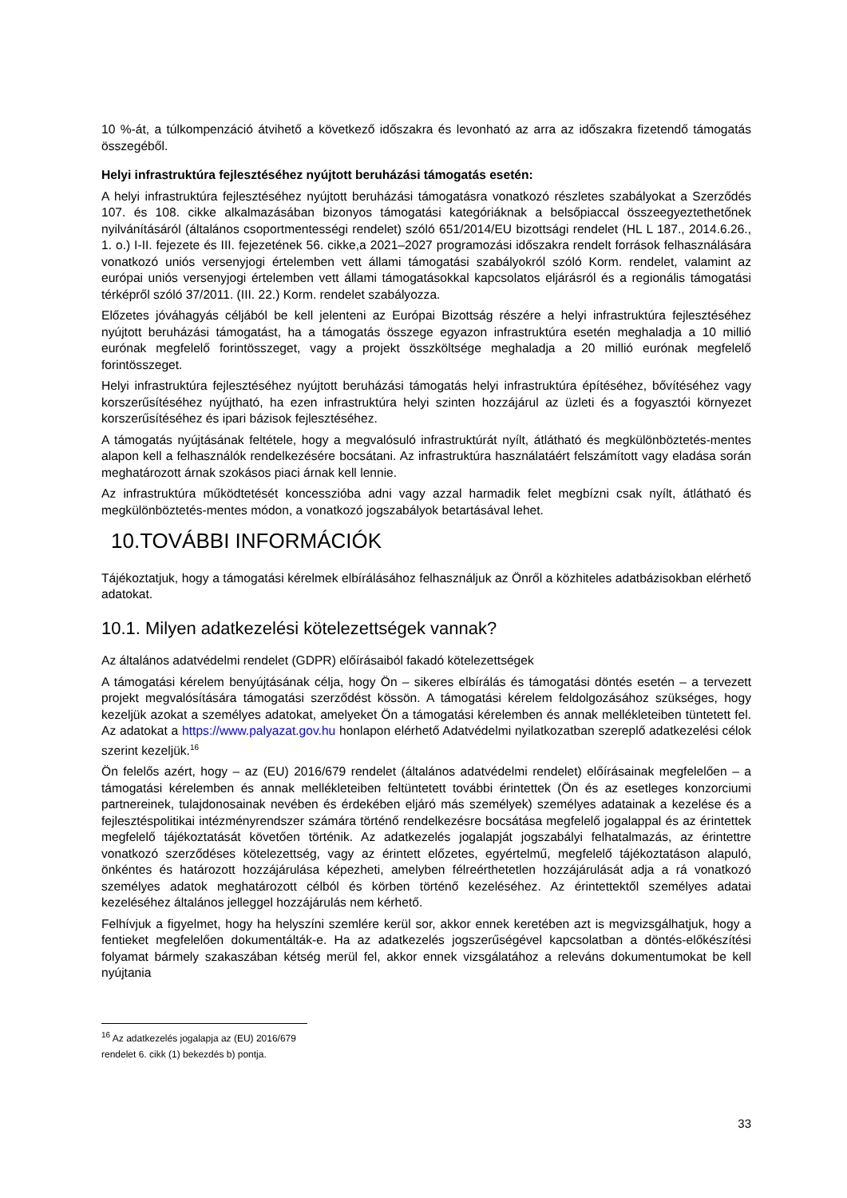10 %-át, a túlkompenzáció átvihető a következő időszakra és levonható az arra az időszakra fizetendő támogatás összegéből.
Helyi infrastruktúra fejlesztéséhez nyújtott beruházási támogatás esetén:
A helyi infrastruktúra fejlesztéséhez nyújtott beruházási támogatásra vonatkozó részletes szabályokat a Szerződés 107. és 108. cikke alkalmazásában bizonyos támogatási kategóriáknak a belsőpiaccal összeegyeztethetőnek nyilvánításáról (általános csoportmentességi rendelet) szóló 651/2014/EU bizottsági rendelet (HL L 187., 2014.6.26., 1. o.) I-II. fejezete és III. fejezetének 56. cikke,a 2021–2027 programozási időszakra rendelt források felhasználására vonatkozó uniós versenyjogi értelemben vett állami támogatási szabályokról szóló Korm. rendelet, valamint az európai uniós versenyjogi értelemben vett állami támogatásokkal kapcsolatos eljárásról és a regionális támogatási térképről szóló 37/2011. (III. 22.) Korm. rendelet szabályozza.
Előzetes jóváhagyás céljából be kell jelenteni az Európai Bizottság részére a helyi infrastruktúra fejlesztéséhez nyújtott beruházási támogatást, ha a támogatás összege egyazon infrastruktúra esetén meghaladja a 10 millió eurónak megfelelő forintösszeget, vagy a projekt összköltsége meghaladja a 20 millió eurónak megfelelő forintösszeget.
Helyi infrastruktúra fejlesztéséhez nyújtott beruházási támogatás helyi infrastruktúra építéséhez, bővítéséhez vagy korszerűsítéséhez nyújtható, ha ezen infrastruktúra helyi szinten hozzájárul az üzleti és a fogyasztói környezet korszerűsítéséhez és ipari bázisok fejlesztéséhez.
A támogatás nyújtásának feltétele, hogy a megvalósuló infrastruktúrát nyílt, átlátható és megkülönböztetés-mentes alapon kell a felhasználók rendelkezésére bocsátani. Az infrastruktúra használatáért felszámított vagy eladása során meghatározott árnak szokásos piaci árnak kell lennie.
Az infrastruktúra működtetését koncesszióba adni vagy azzal harmadik felet megbízni csak nyílt, átlátható és megkülönböztetés-mentes módon, a vonatkozó jogszabályok betartásával lehet.
10.TOVÁBBI INFORMÁCIÓK
Tájékoztatjuk, hogy a támogatási kérelmek elbírálásához felhasználjuk az Önről a közhiteles adatbázisokban elérhető adatokat.
10.1. Milyen adatkezelési kötelezettségek vannak?
Az általános adatvédelmi rendelet (GDPR) előírásaiból fakadó kötelezettségek
A támogatási kérelem benyújtásának célja, hogy Ön – sikeres elbírálás és támogatási döntés esetén – a tervezett projekt megvalósítására támogatási szerződést kössön. A támogatási kérelem feldolgozásához szükséges, hogy kezeljük azokat a személyes adatokat, amelyeket Ön a támogatási kérelemben és annak mellékleteiben tüntetett fel. Az adatokat a https://www.palyazat.gov.hu honlapon elérhető Adatvédelmi nyilatkozatban szereplő adatkezelési célok szerint kezeljük.<sup>16</sup>
Ön felelős azért, hogy – az (EU) 2016/679 rendelet (általános adatvédelmi rendelet) előírásainak megfelelően – a támogatási kérelemben és annak mellékleteiben feltüntetett további érintettek (Ön és az esetleges konzorciumi partnereinek, tulajdonosainak nevében és érdekében eljáró más személyek) személyes adatainak a kezelése és a fejlesztéspolitikai intézményrendszer számára történő rendelkezésre bocsátása megfelelő jogalappal és az érintettek megfelelő tájékoztatását követően történik. Az adatkezelés jogalapját jogszabályi felhatalmazás, az érintettre vonatkozó szerződéses kötelezettség, vagy az érintett előzetes, egyértelmű, megfelelő tájékoztatáson alapuló, önkéntes és határozott hozzájárulása képezheti, amelyben félreérthetetlen hozzájárulását adja a rá vonatkozó személyes adatok meghatározott célból és körben történő kezeléséhez. Az érintettektől személyes adatai kezeléséhez általános jelleggel hozzájárulás nem kérhető.
Felhívjuk a figyelmet, hogy ha helyszíni szemlére kerül sor, akkor ennek keretében azt is megvizsgálhatjuk, hogy a fentieket megfelelően dokumentálták-e. Ha az adatkezelés jogszerűségével kapcsolatban a döntés-előkészítési folyamat bármely szakaszában kétség merül fel, akkor ennek vizsgálatához a releváns dokumentumokat be kell nyújtania
<sup>16</sup> Az adatkezelés jogalapja az (EU) 2016/679 rendelet 6. cikk (1) bekezdés b) pontja.
33